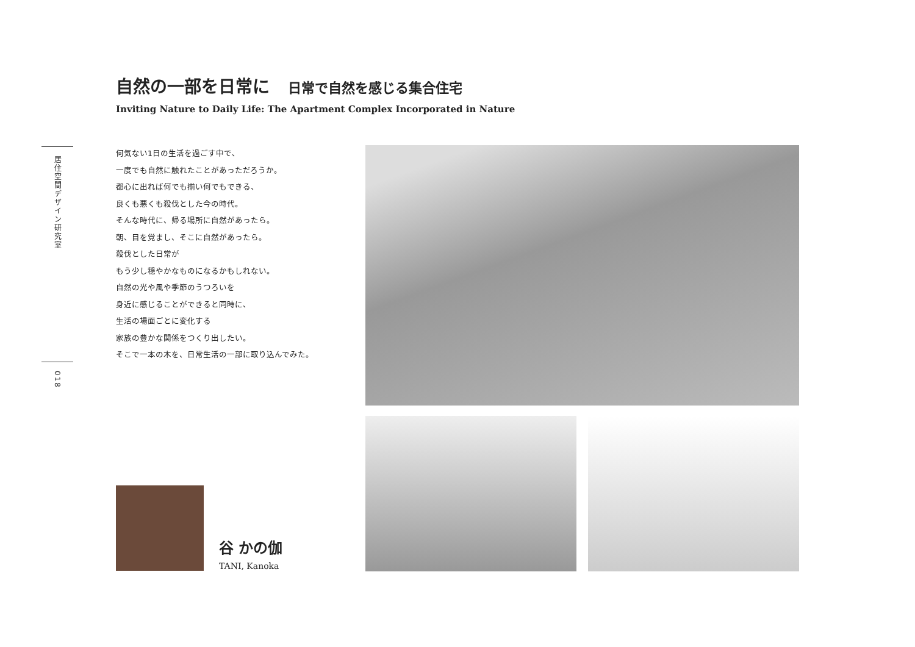居住空間デザイン研究室
018
自然の一部を日常に 日常で自然を感じる集合住宅
Inviting Nature to Daily Life: The Apartment Complex Incorporated in Nature
何気ない1日の生活を過ごす中で、
一度でも自然に触れたことがあっただろうか。
都心に出れば何でも揃い何でもできる、
良くも悪くも殺伐とした今の時代。
そんな時代に、帰る場所に自然があったら。
朝、目を覚まし、そこに自然があったら。
殺伐とした日常が
もう少し穏やかなものになるかもしれない。
自然の光や風や季節のうつろいを
身近に感じることができると同時に、
生活の場面ごとに変化する
家族の豊かな関係をつくり出したい。
そこで一本の木を、日常生活の一部に取り込んでみた。
谷 かの伽
TANI, Kanoka